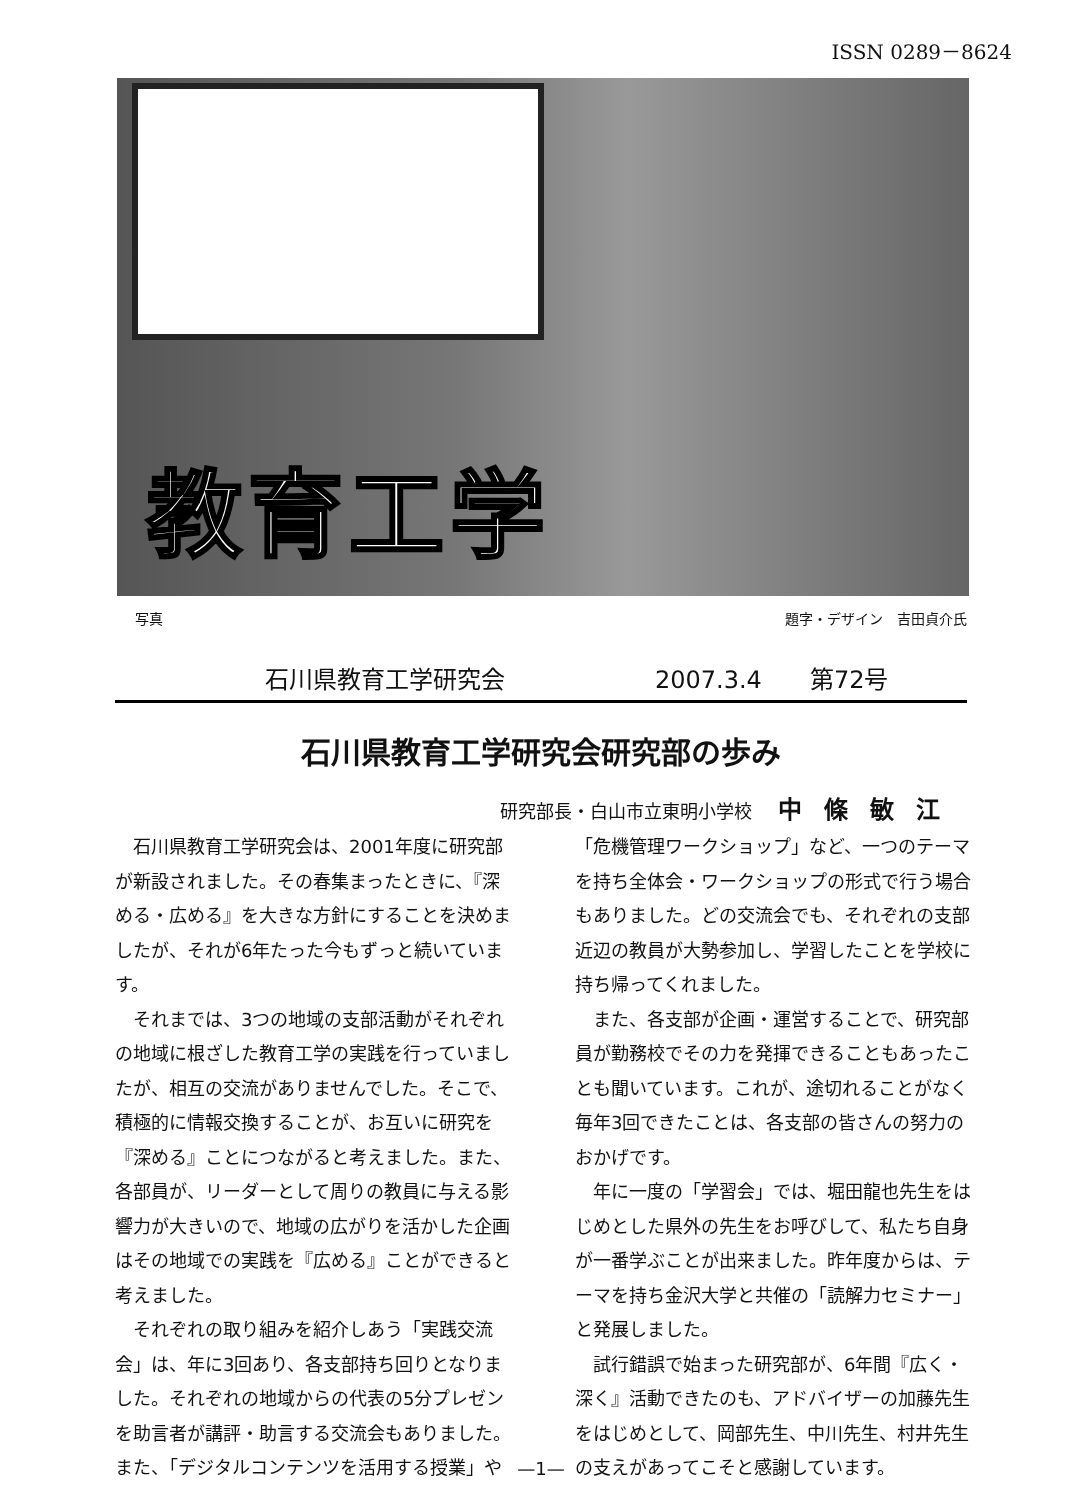ISSN 0289－8624
教育工学
写真 題字・デザイン　吉田貞介氏
石川県教育工学研究会 2007.3.4　　第72号
石川県教育工学研究会研究部の歩み
研究部長・白山市立東明小学校 中條敏江
石川県教育工学研究会は、2001年度に研究部が新設されました。その春集まったときに、『深める・広める』を大きな方針にすることを決めましたが、それが6年たった今もずっと続いています。
それまでは、3つの地域の支部活動がそれぞれの地域に根ざした教育工学の実践を行っていましたが、相互の交流がありませんでした。そこで、積極的に情報交換することが、お互いに研究を『深める』ことにつながると考えました。また、各部員が、リーダーとして周りの教員に与える影響力が大きいので、地域の広がりを活かした企画はその地域での実践を『広める』ことができると考えました。
それぞれの取り組みを紹介しあう「実践交流会」は、年に3回あり、各支部持ち回りとなりました。それぞれの地域からの代表の5分プレゼンを助言者が講評・助言する交流会もありました。また、「デジタルコンテンツを活用する授業」や「危機管理ワークショップ」など、一つのテーマを持ち全体会・ワークショップの形式で行う場合もありました。どの交流会でも、それぞれの支部近辺の教員が大勢参加し、学習したことを学校に持ち帰ってくれました。
また、各支部が企画・運営することで、研究部員が勤務校でその力を発揮できることもあったことも聞いています。これが、途切れることがなく毎年3回できたことは、各支部の皆さんの努力のおかげです。
年に一度の「学習会」では、堀田龍也先生をはじめとした県外の先生をお呼びして、私たち自身が一番学ぶことが出来ました。昨年度からは、テーマを持ち金沢大学と共催の「読解力セミナー」と発展しました。
試行錯誤で始まった研究部が、6年間『広く・深く』活動できたのも、アドバイザーの加藤先生をはじめとして、岡部先生、中川先生、村井先生の支えがあってこそと感謝しています。
—1—